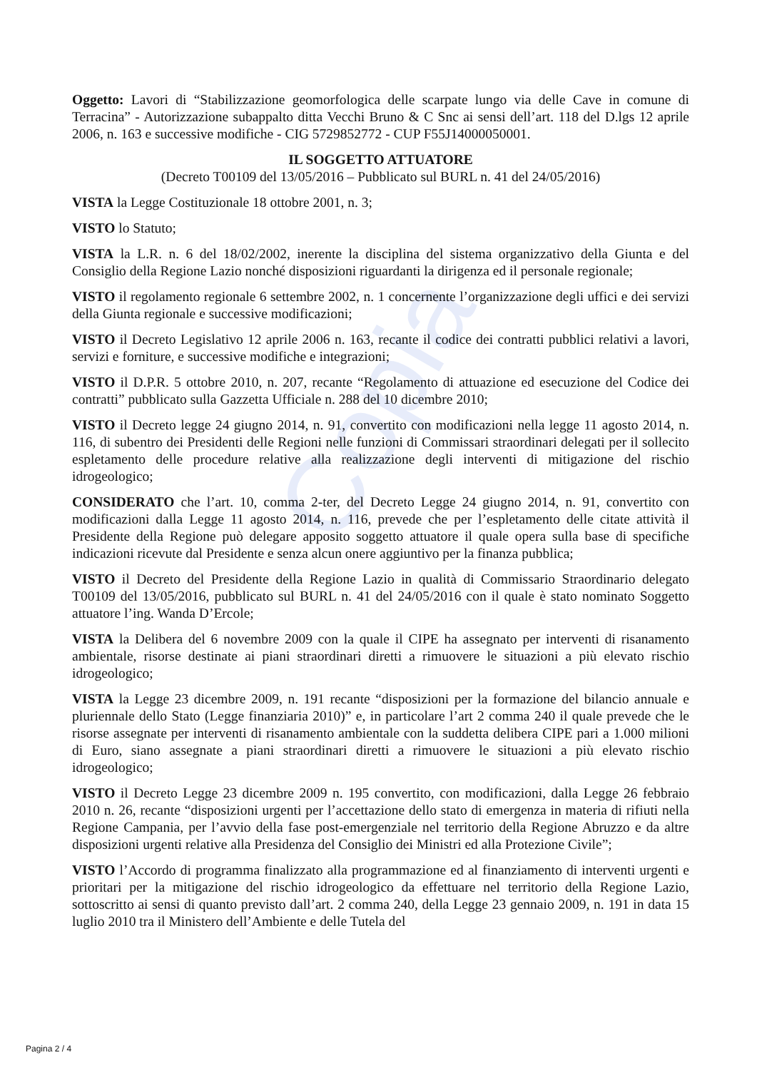Copia
Oggetto: Lavori di “Stabilizzazione geomorfologica delle scarpate lungo via delle Cave in comune di Terracina” - Autorizzazione subappalto ditta Vecchi Bruno & C Snc ai sensi dell’art. 118 del D.lgs 12 aprile 2006, n. 163 e successive modifiche - CIG 5729852772 - CUP F55J14000050001.
IL SOGGETTO ATTUATORE
(Decreto T00109 del 13/05/2016 – Pubblicato sul BURL n. 41 del 24/05/2016)
VISTA la Legge Costituzionale 18 ottobre 2001, n. 3;
VISTO lo Statuto;
VISTA la L.R. n. 6 del 18/02/2002, inerente la disciplina del sistema organizzativo della Giunta e del Consiglio della Regione Lazio nonché disposizioni riguardanti la dirigenza ed il personale regionale;
VISTO il regolamento regionale 6 settembre 2002, n. 1 concernente l’organizzazione degli uffici e dei servizi della Giunta regionale e successive modificazioni;
VISTO il Decreto Legislativo 12 aprile 2006 n. 163, recante il codice dei contratti pubblici relativi a lavori, servizi e forniture, e successive modifiche e integrazioni;
VISTO il D.P.R. 5 ottobre 2010, n. 207, recante “Regolamento di attuazione ed esecuzione del Codice dei contratti” pubblicato sulla Gazzetta Ufficiale n. 288 del 10 dicembre 2010;
VISTO il Decreto legge 24 giugno 2014, n. 91, convertito con modificazioni nella legge 11 agosto 2014, n. 116, di subentro dei Presidenti delle Regioni nelle funzioni di Commissari straordinari delegati per il sollecito espletamento delle procedure relative alla realizzazione degli interventi di mitigazione del rischio idrogeologico;
CONSIDERATO che l’art. 10, comma 2-ter, del Decreto Legge 24 giugno 2014, n. 91, convertito con modificazioni dalla Legge 11 agosto 2014, n. 116, prevede che per l’espletamento delle citate attività il Presidente della Regione può delegare apposito soggetto attuatore il quale opera sulla base di specifiche indicazioni ricevute dal Presidente e senza alcun onere aggiuntivo per la finanza pubblica;
VISTO il Decreto del Presidente della Regione Lazio in qualità di Commissario Straordinario delegato T00109 del 13/05/2016, pubblicato sul BURL n. 41 del 24/05/2016 con il quale è stato nominato Soggetto attuatore l’ing. Wanda D’Ercole;
VISTA la Delibera del 6 novembre 2009 con la quale il CIPE ha assegnato per interventi di risanamento ambientale, risorse destinate ai piani straordinari diretti a rimuovere le situazioni a più elevato rischio idrogeologico;
VISTA la Legge 23 dicembre 2009, n. 191 recante “disposizioni per la formazione del bilancio annuale e pluriennale dello Stato (Legge finanziaria 2010)” e, in particolare l’art 2 comma 240 il quale prevede che le risorse assegnate per interventi di risanamento ambientale con la suddetta delibera CIPE pari a 1.000 milioni di Euro, siano assegnate a piani straordinari diretti a rimuovere le situazioni a più elevato rischio idrogeologico;
VISTO il Decreto Legge 23 dicembre 2009 n. 195 convertito, con modificazioni, dalla Legge 26 febbraio 2010 n. 26, recante “disposizioni urgenti per l’accettazione dello stato di emergenza in materia di rifiuti nella Regione Campania, per l’avvio della fase post-emergenziale nel territorio della Regione Abruzzo e da altre disposizioni urgenti relative alla Presidenza del Consiglio dei Ministri ed alla Protezione Civile”;
VISTO l’Accordo di programma finalizzato alla programmazione ed al finanziamento di interventi urgenti e prioritari per la mitigazione del rischio idrogeologico da effettuare nel territorio della Regione Lazio, sottoscritto ai sensi di quanto previsto dall’art. 2 comma 240, della Legge 23 gennaio 2009, n. 191 in data 15 luglio 2010 tra il Ministero dell’Ambiente e delle Tutela del
Pagina 2 / 4